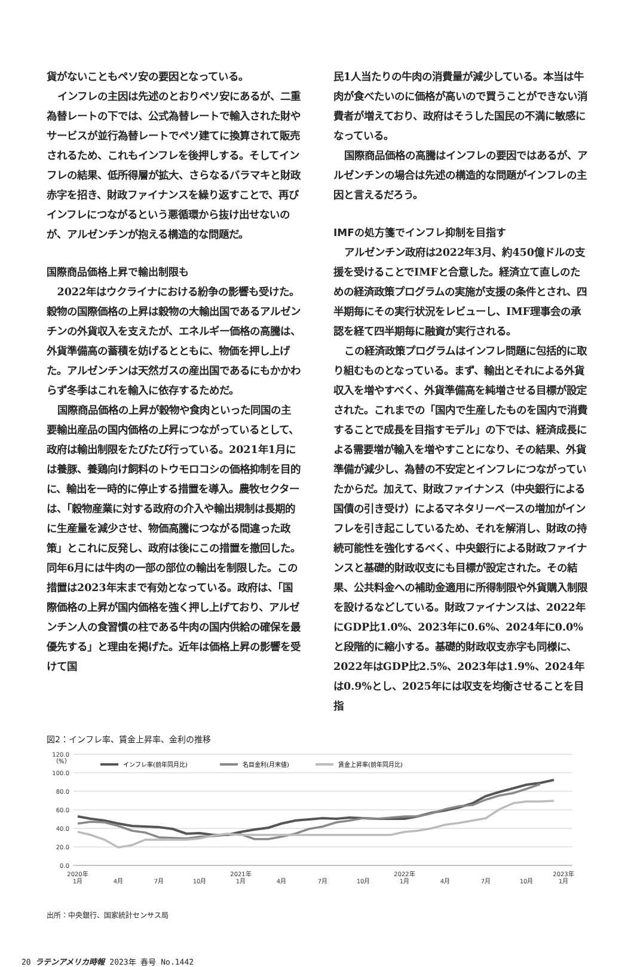貨がないこともペソ安の要因となっている。
インフレの主因は先述のとおりペソ安にあるが、二重為替レートの下では、公式為替レートで輸入された財やサービスが並行為替レートでペソ建てに換算されて販売されるため、これもインフレを後押しする。そしてインフレの結果、低所得層が拡大、さらなるバラマキと財政赤字を招き、財政ファイナンスを繰り返すことで、再びインフレにつながるという悪循環から抜け出せないのが、アルゼンチンが抱える構造的な問題だ。
国際商品価格上昇で輸出制限も
2022年はウクライナにおける紛争の影響も受けた。穀物の国際価格の上昇は穀物の大輸出国であるアルゼンチンの外貨収入を支えたが、エネルギー価格の高騰は、外貨準備高の蓄積を妨げるとともに、物価を押し上げた。アルゼンチンは天然ガスの産出国であるにもかかわらず冬季はこれを輸入に依存するためだ。
国際商品価格の上昇が穀物や食肉といった同国の主要輸出産品の国内価格の上昇につながっているとして、政府は輸出制限をたびたび行っている。2021年1月には養豚、養鶏向け飼料のトウモロコシの価格抑制を目的に、輸出を一時的に停止する措置を導入。農牧セクターは、「穀物産業に対する政府の介入や輸出規制は長期的に生産量を減少させ、物価高騰につながる間違った政策」とこれに反発し、政府は後にこの措置を撤回した。同年6月には牛肉の一部の部位の輸出を制限した。この措置は2023年末まで有効となっている。政府は、「国際価格の上昇が国内価格を強く押し上げており、アルゼンチン人の食習慣の柱である牛肉の国内供給の確保を最優先する」と理由を掲げた。近年は価格上昇の影響を受けて国
民1人当たりの牛肉の消費量が減少している。本当は牛肉が食べたいのに価格が高いので買うことができない消費者が増えており、政府はそうした国民の不満に敏感になっている。
国際商品価格の高騰はインフレの要因ではあるが、アルゼンチンの場合は先述の構造的な問題がインフレの主因と言えるだろう。
IMFの処方箋でインフレ抑制を目指す
アルゼンチン政府は2022年3月、約450億ドルの支援を受けることでIMFと合意した。経済立て直しのための経済政策プログラムの実施が支援の条件とされ、四半期毎にその実行状況をレビューし、IMF理事会の承認を経て四半期毎に融資が実行される。
この経済政策プログラムはインフレ問題に包括的に取り組むものとなっている。まず、輸出とそれによる外貨収入を増やすべく、外貨準備高を純増させる目標が設定された。これまでの「国内で生産したものを国内で消費することで成長を目指すモデル」の下では、経済成長による需要増が輸入を増やすことになり、その結果、外貨準備が減少し、為替の不安定とインフレにつながっていたからだ。加えて、財政ファイナンス（中央銀行による国債の引き受け）によるマネタリーベースの増加がインフレを引き起こしているため、それを解消し、財政の持続可能性を強化するべく、中央銀行による財政ファイナンスと基礎的財政収支にも目標が設定された。その結果、公共料金への補助金適用に所得制限や外貨購入制限を設けるなどしている。財政ファイナンスは、2022年にGDP比1.0%、2023年に0.6%、2024年に0.0%と段階的に縮小する。基礎的財政収支赤字も同様に、2022年はGDP比2.5%、2023年は1.9%、2024年は0.9%とし、2025年には収支を均衡させることを目指
図2：インフレ率、賃金上昇率、金利の推移
120.0
100.0
80.0
60.0
40.0
20.0
0.0
（%）
インフレ率(前年同月比)
名目金利(月末値)
賃金上昇率(前年同月比)
2020年
1月
4月
7月
10月
2021年
1月
4月
7月
10月
2022年
1月
4月
7月
10月
2023年
1月
出所：中央銀行、国家統計センサス局
20 ラテンアメリカ時報 2023年 春号 No.1442